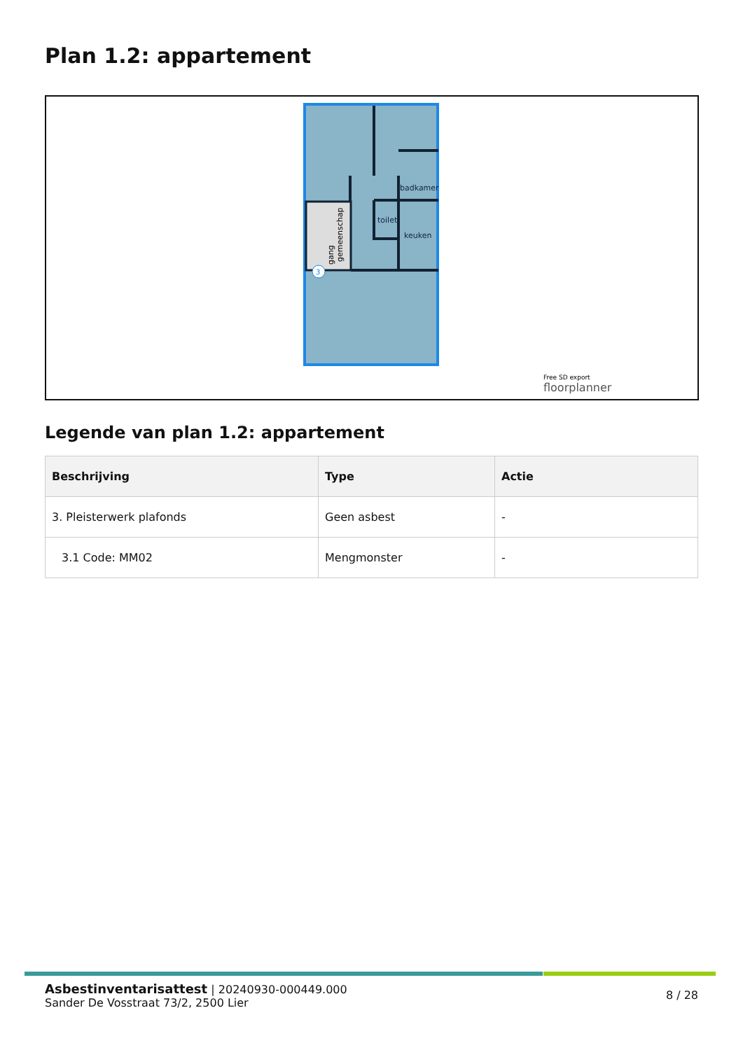Plan 1.2: appartement
badkamer
toilet
keuken
gang
gemeenschap
3
Free SD export
floorplanner
Legende van plan 1.2: appartement
| Beschrijving | Type | Actie |
| --- | --- | --- |
| 3. Pleisterwerk plafonds | Geen asbest | - |
| 3.1 Code: MM02 | Mengmonster | - |
Asbestinventarisattest | 20240930-000449.000
Sander De Vosstraat 73/2, 2500 Lier
8 / 28